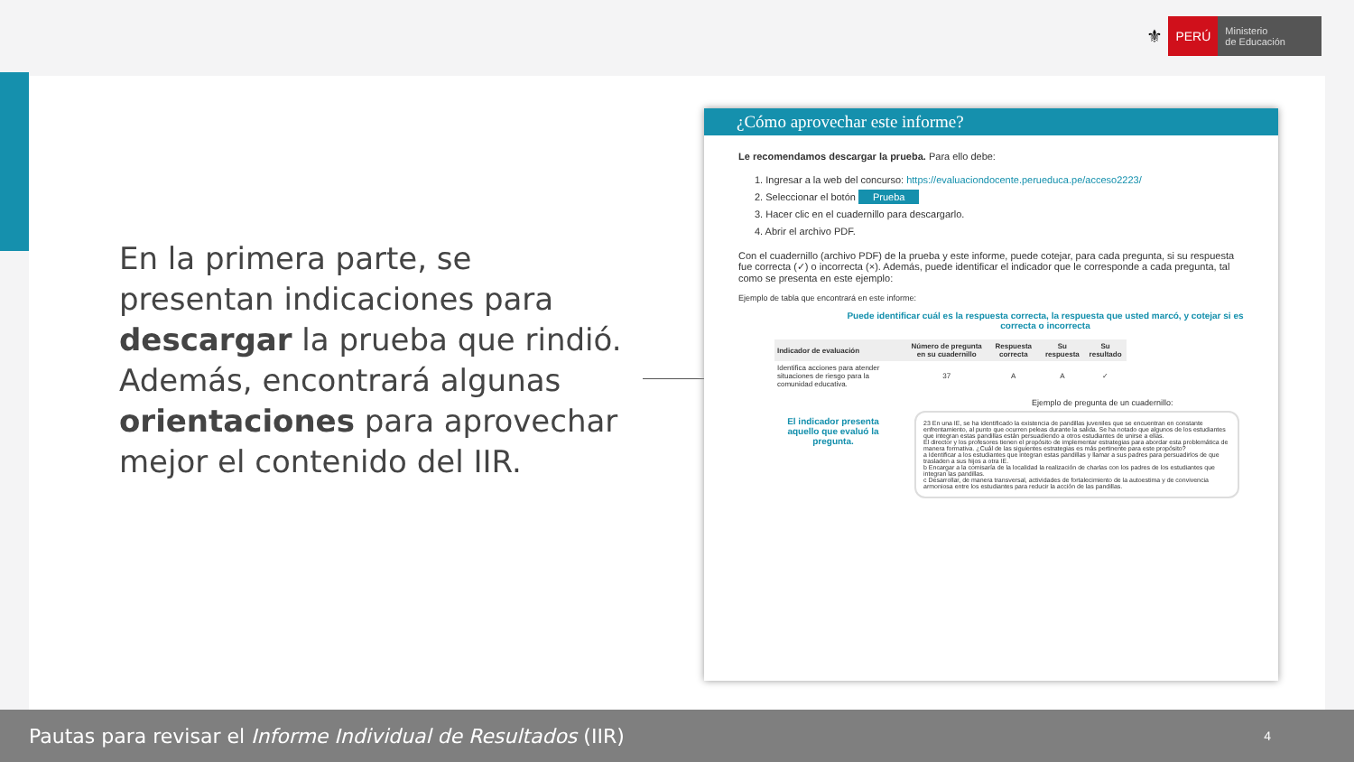⚜ PERÚ Ministerio
de Educación
En la primera parte, se presentan indicaciones para descargar la prueba que rindió. Además, encontrará algunas orientaciones para aprovechar mejor el contenido del IIR.
¿Cómo aprovechar este informe?
Le recomendamos descargar la prueba. Para ello debe:
1. Ingresar a la web del concurso: https://evaluaciondocente.perueduca.pe/acceso2223/
2. Seleccionar el botón Prueba
3. Hacer clic en el cuadernillo para descargarlo.
4. Abrir el archivo PDF.
Con el cuadernillo (archivo PDF) de la prueba y este informe, puede cotejar, para cada pregunta, si su respuesta fue correcta (✓) o incorrecta (×). Además, puede identificar el indicador que le corresponde a cada pregunta, tal como se presenta en este ejemplo:
Ejemplo de tabla que encontrará en este informe:
Puede identificar cuál es la respuesta correcta, la respuesta que usted marcó, y cotejar si es correcta o incorrecta
| Indicador de evaluación | Número de pregunta en su cuadernillo | Respuesta correcta | Su respuesta | Su resultado |
| --- | --- | --- | --- | --- |
| Identifica acciones para atender situaciones de riesgo para la comunidad educativa. | 37 | A | A | ✓ |
El indicador presenta aquello que evaluó la pregunta.
Ejemplo de pregunta de un cuadernillo:
23 En una IE, se ha identificado la existencia de pandillas juveniles que se encuentran en constante enfrentamiento, al punto que ocurren peleas durante la salida. Se ha notado que algunos de los estudiantes que integran estas pandillas están persuadiendo a otros estudiantes de unirse a ellas.
El director y los profesores tienen el propósito de implementar estrategias para abordar esta problemática de manera formativa. ¿Cuál de las siguientes estrategias es más pertinente para este propósito?
a Identificar a los estudiantes que integran estas pandillas y llamar a sus padres para persuadirlos de que trasladen a sus hijos a otra IE.
b Encargar a la comisaría de la localidad la realización de charlas con los padres de los estudiantes que integran las pandillas.
c Desarrollar, de manera transversal, actividades de fortalecimiento de la autoestima y de convivencia armoniosa entre los estudiantes para reducir la acción de las pandillas.
Pautas para revisar el Informe Individual de Resultados (IIR) 4